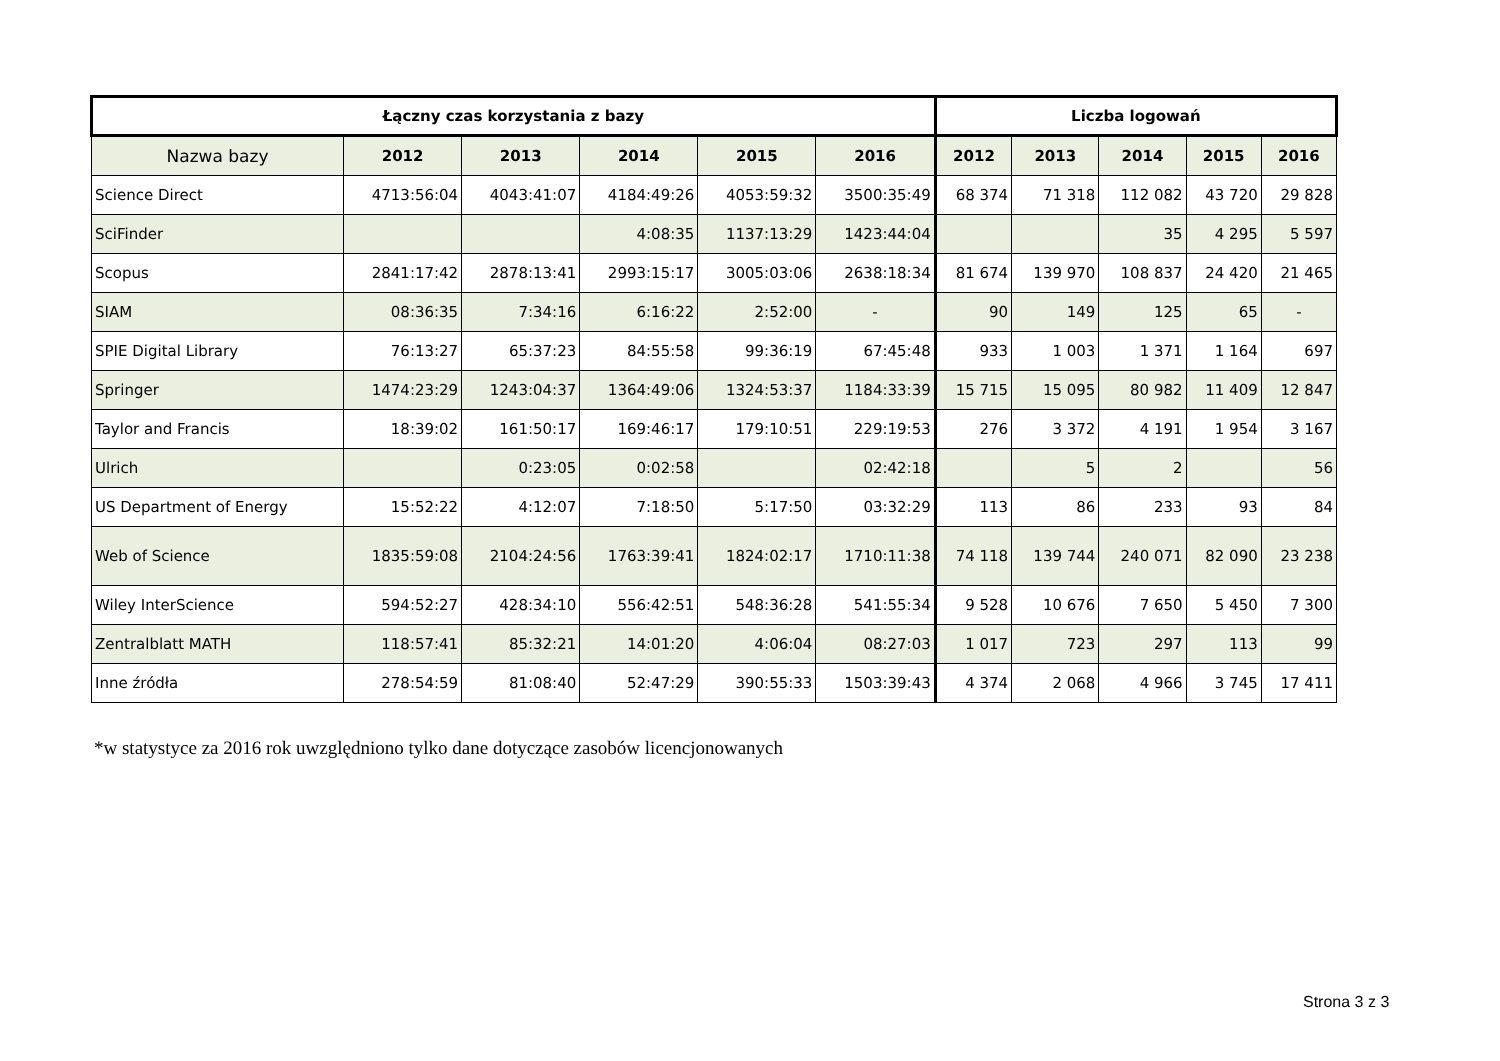| Łączny czas korzystania z bazy | | | | | | Liczba logowań | | | | |
| --- | --- | --- | --- | --- | --- | --- | --- | --- | --- | --- |
| Nazwa bazy | 2012 | 2013 | 2014 | 2015 | 2016 | 2012 | 2013 | 2014 | 2015 | 2016 |
| Science Direct | 4713:56:04 | 4043:41:07 | 4184:49:26 | 4053:59:32 | 3500:35:49 | 68 374 | 71 318 | 112 082 | 43 720 | 29 828 |
| SciFinder | | | 4:08:35 | 1137:13:29 | 1423:44:04 | | | 35 | 4 295 | 5 597 |
| Scopus | 2841:17:42 | 2878:13:41 | 2993:15:17 | 3005:03:06 | 2638:18:34 | 81 674 | 139 970 | 108 837 | 24 420 | 21 465 |
| SIAM | 08:36:35 | 7:34:16 | 6:16:22 | 2:52:00 | - | 90 | 149 | 125 | 65 | - |
| SPIE Digital Library | 76:13:27 | 65:37:23 | 84:55:58 | 99:36:19 | 67:45:48 | 933 | 1 003 | 1 371 | 1 164 | 697 |
| Springer | 1474:23:29 | 1243:04:37 | 1364:49:06 | 1324:53:37 | 1184:33:39 | 15 715 | 15 095 | 80 982 | 11 409 | 12 847 |
| Taylor and Francis | 18:39:02 | 161:50:17 | 169:46:17 | 179:10:51 | 229:19:53 | 276 | 3 372 | 4 191 | 1 954 | 3 167 |
| Ulrich | | 0:23:05 | 0:02:58 | | 02:42:18 | | 5 | 2 | | 56 |
| US Department of Energy | 15:52:22 | 4:12:07 | 7:18:50 | 5:17:50 | 03:32:29 | 113 | 86 | 233 | 93 | 84 |
| Web of Science | 1835:59:08 | 2104:24:56 | 1763:39:41 | 1824:02:17 | 1710:11:38 | 74 118 | 139 744 | 240 071 | 82 090 | 23 238 |
| Wiley InterScience | 594:52:27 | 428:34:10 | 556:42:51 | 548:36:28 | 541:55:34 | 9 528 | 10 676 | 7 650 | 5 450 | 7 300 |
| Zentralblatt MATH | 118:57:41 | 85:32:21 | 14:01:20 | 4:06:04 | 08:27:03 | 1 017 | 723 | 297 | 113 | 99 |
| Inne źródła | 278:54:59 | 81:08:40 | 52:47:29 | 390:55:33 | 1503:39:43 | 4 374 | 2 068 | 4 966 | 3 745 | 17 411 |
*w statystyce za 2016 rok uwzględniono tylko dane dotyczące zasobów licencjonowanych
Strona 3 z 3